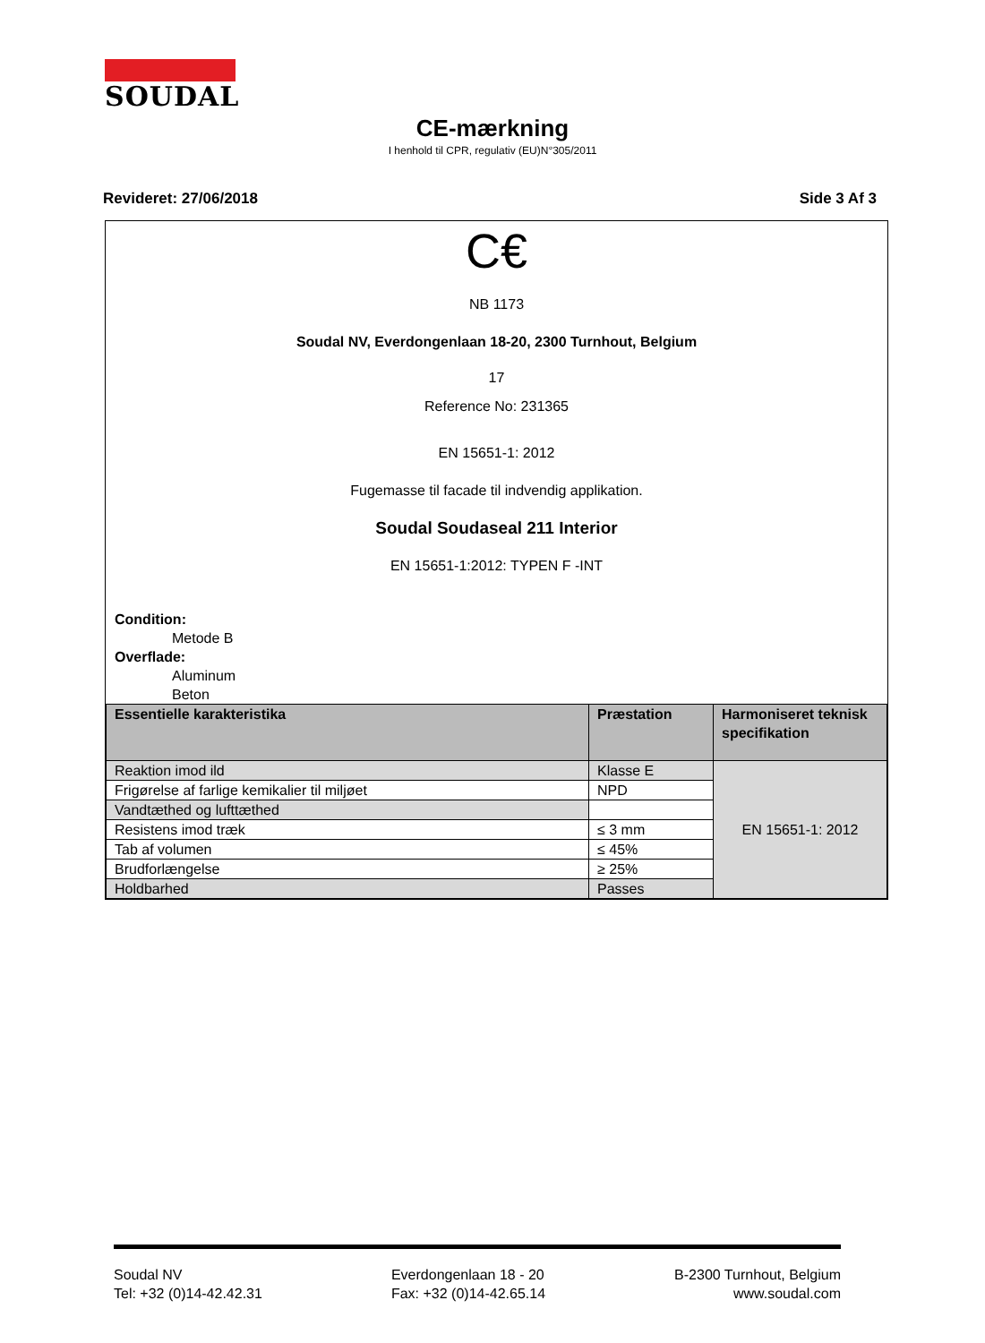SOUDAL
CE-mærkning
I henhold til CPR, regulativ (EU)N°305/2011
Revideret: 27/06/2018 Side 3 Af 3
C€
NB 1173
Soudal NV, Everdongenlaan 18-20, 2300 Turnhout, Belgium
17
Reference No: 231365
EN 15651-1: 2012
Fugemasse til facade til indvendig applikation.
Soudal Soudaseal 211 Interior
EN 15651-1:2012: TYPEN F -INT
Condition:
Metode B
Overflade:
Aluminum
Beton
| Essentielle karakteristika | Præstation | Harmoniseret teknisk specifikation |
| --- | --- | --- |
| Reaktion imod ild | Klasse E | EN 15651-1: 2012 |
| Frigørelse af farlige kemikalier til miljøet | NPD | |
| Vandtæthed og lufttæthed | | |
| Resistens imod træk | ≤ 3 mm | |
| Tab af volumen | ≤ 45% | |
| Brudforlængelse | ≥ 25% | |
| Holdbarhed | Passes | |
Soudal NV
Tel: +32 (0)14-42.42.31
Everdongenlaan 18 - 20
Fax: +32 (0)14-42.65.14
B-2300 Turnhout, Belgium
www.soudal.com